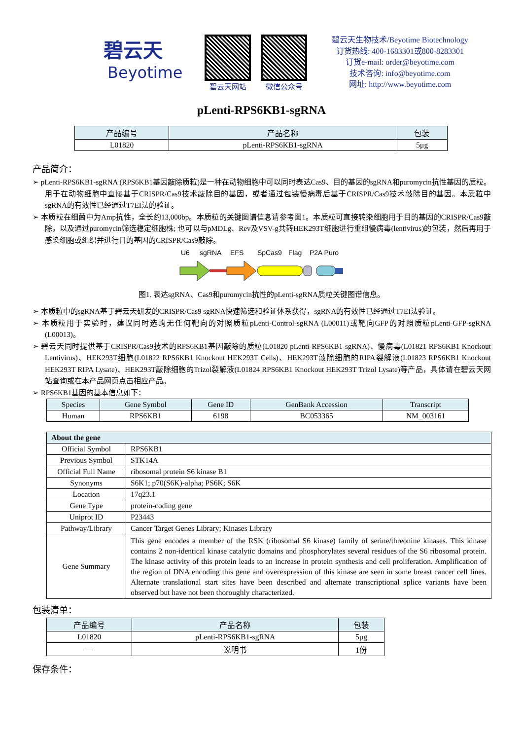碧云天
Beyotime
碧云天网站 微信公众号
碧云天生物技术/Beyotime Biotechnology
订货热线: 400-1683301或800-8283301
订货e-mail: order@beyotime.com
技术咨询: info@beyotime.com
网址: http://www.beyotime.com
pLenti-RPS6KB1-sgRNA
| 产品编号 | 产品名称 | 包装 |
| --- | --- | --- |
| L01820 | pLenti-RPS6KB1-sgRNA | 5μg |
产品简介：
➢ pLenti-RPS6KB1-sgRNA (RPS6KB1基因敲除质粒)是一种在动物细胞中可以同时表达Cas9、目的基因的sgRNA和puromycin抗性基因的质粒。用于在动物细胞中直接基于CRISPR/Cas9技术敲除目的基因，或者通过包装慢病毒后基于CRISPR/Cas9技术敲除目的基因。本质粒中sgRNA的有效性已经通过T7EI法的验证。
➢ 本质粒在细菌中为Amp抗性，全长约13,000bp。本质粒的关键图谱信息请参考图1。本质粒可直接转染细胞用于目的基因的CRISPR/Cas9敲除，以及通过puromycin筛选稳定细胞株; 也可以与pMDLg、Rev及VSV-g共转HEK293T细胞进行重组慢病毒(lentivirus)的包装，然后再用于感染细胞或组织并进行目的基因的CRISPR/Cas9敲除。
U6
sgRNA
EFS
SpCas9
Flag
P2A Puro
图1. 表达sgRNA、Cas9和puromycin抗性的pLenti-sgRNA质粒关键图谱信息。
➢ 本质粒中的sgRNA基于碧云天研发的CRISPR/Cas9 sgRNA快速筛选和验证体系获得，sgRNA的有效性已经通过T7EI法验证。
➢ 本质粒用于实验时，建议同时选购无任何靶向的对照质粒pLenti-Control-sgRNA (L00011)或靶向GFP的对照质粒pLenti-GFP-sgRNA (L00013)。
➢ 碧云天同时提供基于CRISPR/Cas9技术的RPS6KB1基因敲除的质粒(L01820 pLenti-RPS6KB1-sgRNA)、慢病毒(L01821 RPS6KB1 Knockout Lentivirus)、HEK293T细胞(L01822 RPS6KB1 Knockout HEK293T Cells)、HEK293T敲除细胞的RIPA裂解液(L01823 RPS6KB1 Knockout HEK293T RIPA Lysate)、HEK293T敲除细胞的Trizol裂解液(L01824 RPS6KB1 Knockout HEK293T Trizol Lysate)等产品，具体请在碧云天网站查询或在本产品网页点击相应产品。
➢ RPS6KB1基因的基本信息如下：
| Species | Gene Symbol | Gene ID | GenBank Accession | Transcript |
| --- | --- | --- | --- | --- |
| Human | RPS6KB1 | 6198 | BC053365 | NM_003161 |
| About the gene | |
| --- | --- |
| Official Symbol | RPS6KB1 |
| Previous Symbol | STK14A |
| Official Full Name | ribosomal protein S6 kinase B1 |
| Synonyms | S6K1; p70(S6K)-alpha; PS6K; S6K |
| Location | 17q23.1 |
| Gene Type | protein-coding gene |
| Uniprot ID | P23443 |
| Pathway/Library | Cancer Target Genes Library; Kinases Library |
| Gene Summary | This gene encodes a member of the RSK (ribosomal S6 kinase) family of serine/threonine kinases. This kinase contains 2 non-identical kinase catalytic domains and phosphorylates several residues of the S6 ribosomal protein. The kinase activity of this protein leads to an increase in protein synthesis and cell proliferation. Amplification of the region of DNA encoding this gene and overexpression of this kinase are seen in some breast cancer cell lines. Alternate translational start sites have been described and alternate transcriptional splice variants have been observed but have not been thoroughly characterized. |
包装清单：
| 产品编号 | 产品名称 | 包装 |
| --- | --- | --- |
| L01820 | pLenti-RPS6KB1-sgRNA | 5μg |
| — | 说明书 | 1份 |
保存条件：